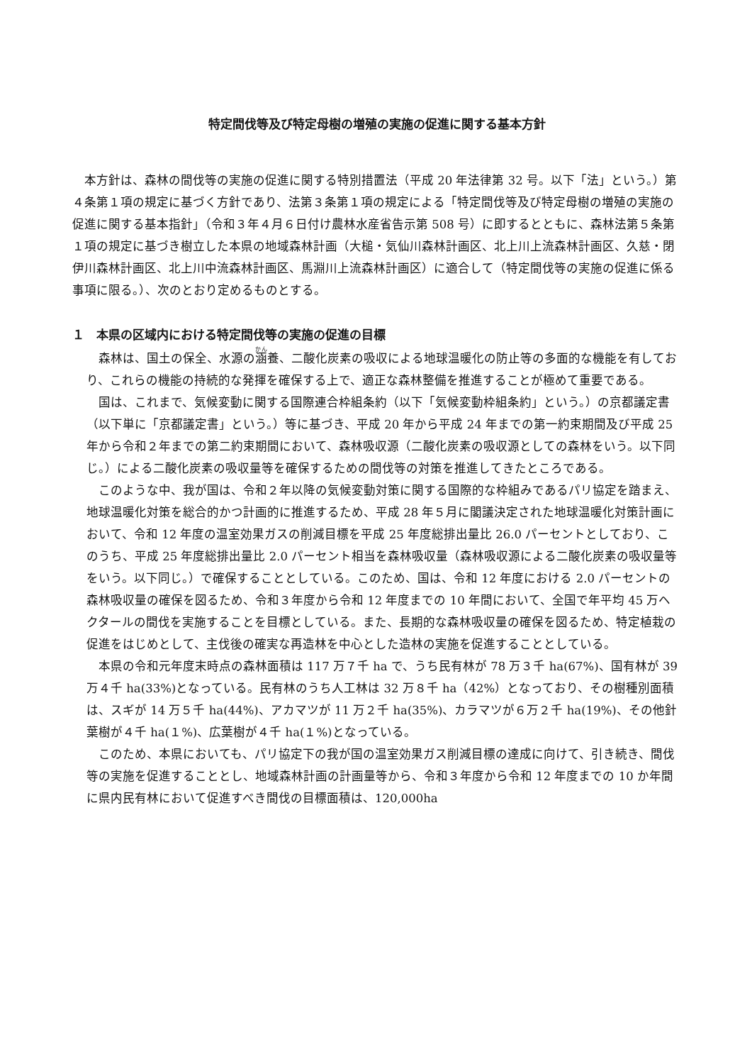特定間伐等及び特定母樹の増殖の実施の促進に関する基本方針
　本方針は、森林の間伐等の実施の促進に関する特別措置法（平成 20 年法律第 32 号。以下「法」という。）第４条第１項の規定に基づく方針であり、法第３条第１項の規定による「特定間伐等及び特定母樹の増殖の実施の促進に関する基本指針」（令和３年４月６日付け農林水産省告示第 508 号）に即するとともに、森林法第５条第１項の規定に基づき樹立した本県の地域森林計画（大槌・気仙川森林計画区、北上川上流森林計画区、久慈・閉伊川森林計画区、北上川中流森林計画区、馬淵川上流森林計画区）に適合して（特定間伐等の実施の促進に係る事項に限る。）、次のとおり定めるものとする。
１　本県の区域内における特定間伐等の実施の促進の目標
　森林は、国土の保全、水源の涵養、二酸化炭素の吸収による地球温暖化の防止等の多面的な機能を有しており、これらの機能の持続的な発揮を確保する上で、適正な森林整備を推進することが極めて重要である。
　国は、これまで、気候変動に関する国際連合枠組条約（以下「気候変動枠組条約」という。）の京都議定書（以下単に「京都議定書」という。）等に基づき、平成 20 年から平成 24 年までの第一約束期間及び平成 25 年から令和２年までの第二約束期間において、森林吸収源（二酸化炭素の吸収源としての森林をいう。以下同じ。）による二酸化炭素の吸収量等を確保するための間伐等の対策を推進してきたところである。
　このような中、我が国は、令和２年以降の気候変動対策に関する国際的な枠組みであるパリ協定を踏まえ、地球温暖化対策を総合的かつ計画的に推進するため、平成 28 年５月に閣議決定された地球温暖化対策計画において、令和 12 年度の温室効果ガスの削減目標を平成 25 年度総排出量比 26.0 パーセントとしており、このうち、平成 25 年度総排出量比 2.0 パーセント相当を森林吸収量（森林吸収源による二酸化炭素の吸収量等をいう。以下同じ。）で確保することとしている。このため、国は、令和 12 年度における 2.0 パーセントの森林吸収量の確保を図るため、令和３年度から令和 12 年度までの 10 年間において、全国で年平均 45 万ヘクタールの間伐を実施することを目標としている。また、長期的な森林吸収量の確保を図るため、特定植栽の促進をはじめとして、主伐後の確実な再造林を中心とした造林の実施を促進することとしている。
　本県の令和元年度末時点の森林面積は 117 万７千 ha で、うち民有林が 78 万３千 ha(67%)、国有林が 39 万４千 ha(33%)となっている。民有林のうち人工林は 32 万８千 ha（42%）となっており、その樹種別面積は、スギが 14 万５千 ha(44%)、アカマツが 11 万２千 ha(35%)、カラマツが６万２千 ha(19%)、その他針葉樹が４千 ha(１%)、広葉樹が４千 ha(１%)となっている。
　このため、本県においても、パリ協定下の我が国の温室効果ガス削減目標の達成に向けて、引き続き、間伐等の実施を促進することとし、地域森林計画の計画量等から、令和３年度から令和 12 年度までの 10 か年間に県内民有林において促進すべき間伐の目標面積は、120,000ha